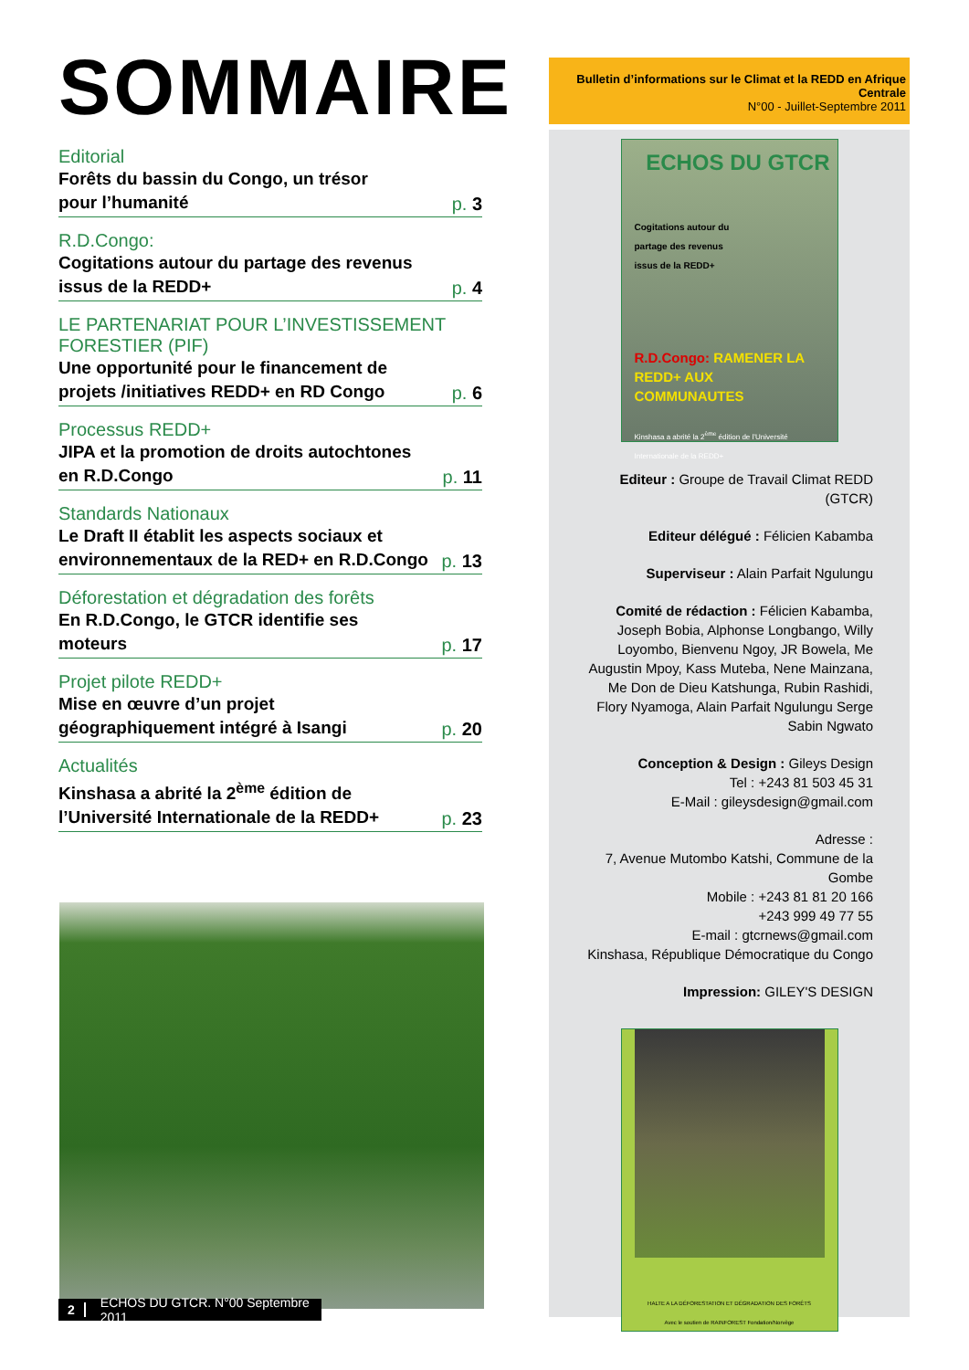SOMMAIRE
Editorial
Forêts du bassin du Congo, un trésor
pour l’humanité
p. 3
R.D.Congo:
Cogitations autour du partage des revenus
issus de la REDD+
p. 4
LE PARTENARIAT POUR L’INVESTISSEMENT FORESTIER (PIF)
Une opportunité pour le financement de
projets /initiatives REDD+ en RD Congo
p. 6
Processus REDD+
JIPA et la promotion de droits autochtones
en R.D.Congo
p. 11
Standards Nationaux
Le Draft II établit les aspects sociaux et
environnementaux de la RED+ en R.D.Congo
p. 13
Déforestation et dégradation des forêts
En R.D.Congo, le GTCR identifie ses
moteurs
p. 17
Projet pilote REDD+
Mise en œuvre d’un projet
géographiquement intégré à Isangi
p. 20
Actualités
Kinshasa a abrité la 2<sup>ème</sup> édition de
l’Université Internationale de la REDD+
p. 23
2 ECHOS DU GTCR. N°00 Septembre 2011
Bulletin d’informations sur le Climat et la REDD en Afrique Centrale
N°00 - Juillet-Septembre 2011
ECHOS DU GTCR
Cogitations autour du
partage des revenus
issus de la REDD+
R.D.Congo: RAMENER LA REDD+ AUX COMMUNAUTES
Kinshasa a abrité la 2<sup>ème</sup> édition de l’Université Internationale de la REDD+
Editeur : Groupe de Travail Climat REDD (GTCR)
Editeur délégué : Félicien Kabamba
Superviseur : Alain Parfait Ngulungu
Comité de rédaction : Félicien Kabamba, Joseph Bobia, Alphonse Longbango, Willy Loyombo, Bienvenu Ngoy, JR Bowela, Me Augustin Mpoy, Kass Muteba, Nene Mainzana, Me Don de Dieu Katshunga, Rubin Rashidi, Flory Nyamoga, Alain Parfait Ngulungu Serge Sabin Ngwato
Conception & Design : Gileys Design
Tel : +243 81 503 45 31
E-Mail : gileysdesign@gmail.com
Adresse :
7, Avenue Mutombo Katshi, Commune de la Gombe
Mobile : +243 81 81 20 166
+243 999 49 77 55
E-mail : gtcrnews@gmail.com
Kinshasa, République Démocratique du Congo
Impression: GILEY'S DESIGN
HALTE A LA DÉFORESTATION ET DÉGRADATION DES FORÊTS
Avec le soutien de RAINFOREST Fondation/Norvège